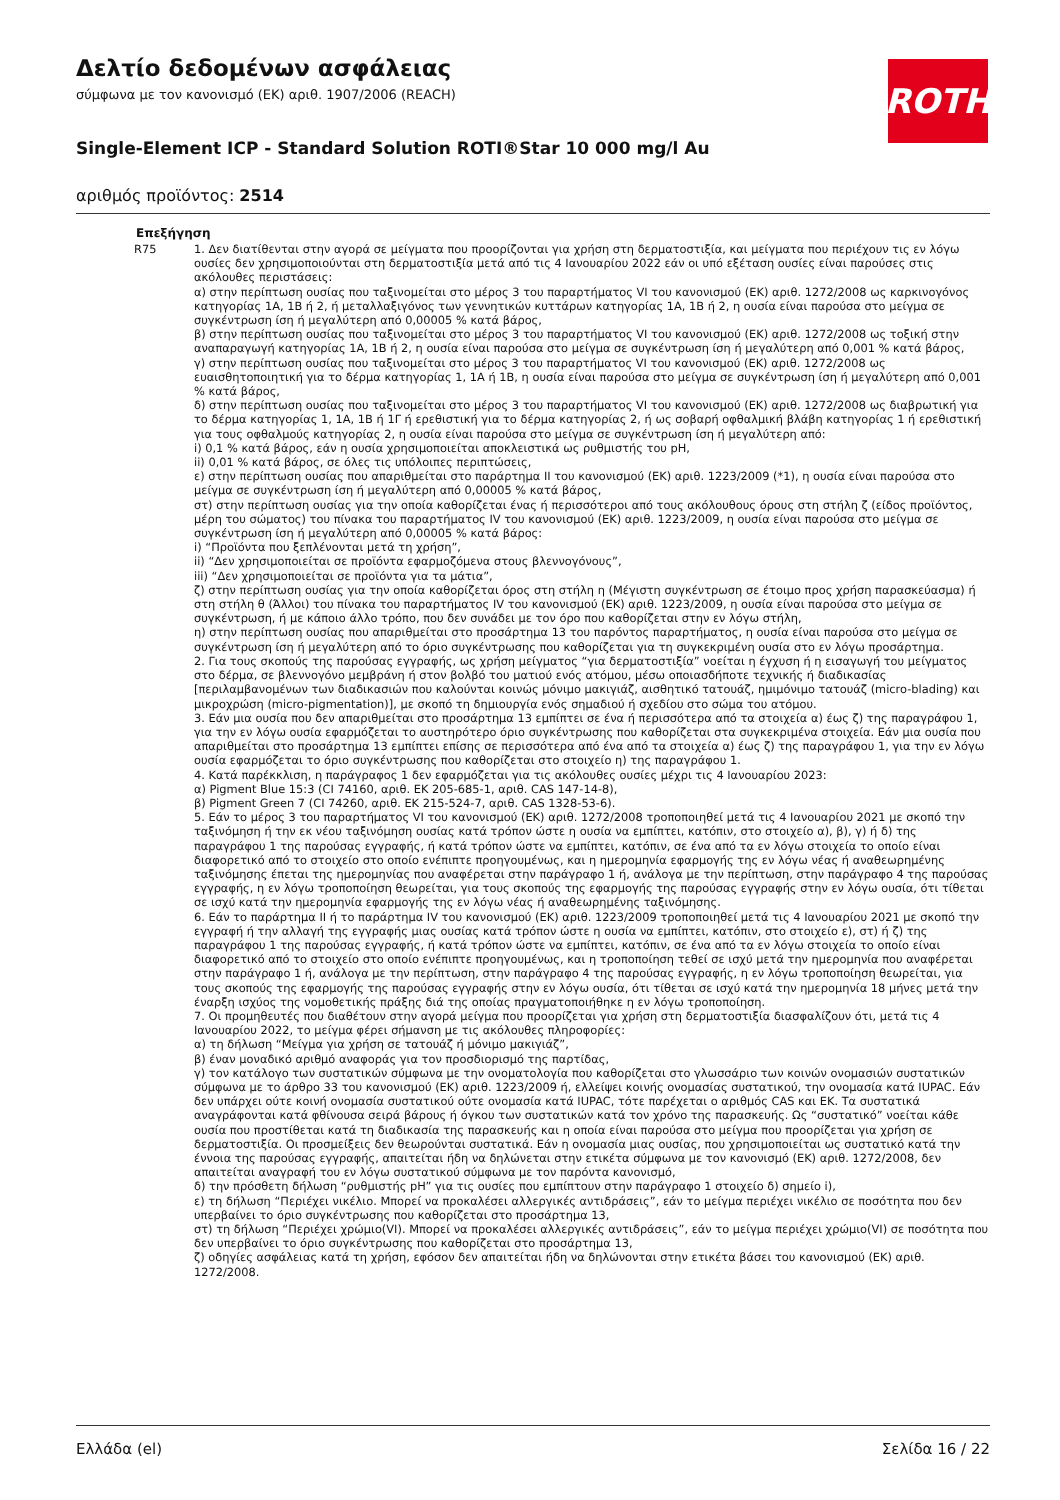ROTH
Δελτίο δεδομένων ασφάλειας
σύμφωνα με τον κανονισμό (ΕΚ) αριθ. 1907/2006 (REACH)
Single-Element ICP - Standard Solution ROTI®Star 10 000 mg/l Au
αριθμός προϊόντος: 2514
Επεξήγηση
R75 1. Δεν διατίθενται στην αγορά σε μείγματα που προορίζονται για χρήση στη δερματοστιξία, και μείγματα που περιέχουν τις εν λόγω ουσίες δεν χρησιμοποιούνται στη δερματοστιξία μετά από τις 4 Ιανουαρίου 2022 εάν οι υπό εξέταση ουσίες είναι παρούσες στις ακόλουθες περιστάσεις:
α) στην περίπτωση ουσίας που ταξινομείται στο μέρος 3 του παραρτήματος VI του κανονισμού (ΕΚ) αριθ. 1272/2008 ως καρκινογόνος κατηγορίας 1A, 1B ή 2, ή μεταλλαξιγόνος των γεννητικών κυττάρων κατηγορίας 1A, 1B ή 2, η ουσία είναι παρούσα στο μείγμα σε συγκέντρωση ίση ή μεγαλύτερη από 0,00005 % κατά βάρος,
β) στην περίπτωση ουσίας που ταξινομείται στο μέρος 3 του παραρτήματος VI του κανονισμού (ΕΚ) αριθ. 1272/2008 ως τοξική στην αναπαραγωγή κατηγορίας 1A, 1B ή 2, η ουσία είναι παρούσα στο μείγμα σε συγκέντρωση ίση ή μεγαλύτερη από 0,001 % κατά βάρος,
γ) στην περίπτωση ουσίας που ταξινομείται στο μέρος 3 του παραρτήματος VI του κανονισμού (ΕΚ) αριθ. 1272/2008 ως ευαισθητοποιητική για το δέρμα κατηγορίας 1, 1A ή 1B, η ουσία είναι παρούσα στο μείγμα σε συγκέντρωση ίση ή μεγαλύτερη από 0,001 % κατά βάρος,
δ) στην περίπτωση ουσίας που ταξινομείται στο μέρος 3 του παραρτήματος VI του κανονισμού (ΕΚ) αριθ. 1272/2008 ως διαβρωτική για το δέρμα κατηγορίας 1, 1A, 1B ή 1Γ ή ερεθιστική για το δέρμα κατηγορίας 2, ή ως σοβαρή οφθαλμική βλάβη κατηγορίας 1 ή ερεθιστική για τους οφθαλμούς κατηγορίας 2, η ουσία είναι παρούσα στο μείγμα σε συγκέντρωση ίση ή μεγαλύτερη από:
i) 0,1 % κατά βάρος, εάν η ουσία χρησιμοποιείται αποκλειστικά ως ρυθμιστής του pH,
ii) 0,01 % κατά βάρος, σε όλες τις υπόλοιπες περιπτώσεις,
ε) στην περίπτωση ουσίας που απαριθμείται στο παράρτημα II του κανονισμού (ΕΚ) αριθ. 1223/2009 (*1), η ουσία είναι παρούσα στο μείγμα σε συγκέντρωση ίση ή μεγαλύτερη από 0,00005 % κατά βάρος,
στ) στην περίπτωση ουσίας για την οποία καθορίζεται ένας ή περισσότεροι από τους ακόλουθους όρους στη στήλη ζ (είδος προϊόντος, μέρη του σώματος) του πίνακα του παραρτήματος IV του κανονισμού (ΕΚ) αριθ. 1223/2009, η ουσία είναι παρούσα στο μείγμα σε συγκέντρωση ίση ή μεγαλύτερη από 0,00005 % κατά βάρος:
i) “Προϊόντα που ξεπλένονται μετά τη χρήση”,
ii) “Δεν χρησιμοποιείται σε προϊόντα εφαρμοζόμενα στους βλεννογόνους”,
iii) “Δεν χρησιμοποιείται σε προϊόντα για τα μάτια”,
ζ) στην περίπτωση ουσίας για την οποία καθορίζεται όρος στη στήλη η (Μέγιστη συγκέντρωση σε έτοιμο προς χρήση παρασκεύασμα) ή στη στήλη θ (Άλλοι) του πίνακα του παραρτήματος IV του κανονισμού (ΕΚ) αριθ. 1223/2009, η ουσία είναι παρούσα στο μείγμα σε συγκέντρωση, ή με κάποιο άλλο τρόπο, που δεν συνάδει με τον όρο που καθορίζεται στην εν λόγω στήλη,
η) στην περίπτωση ουσίας που απαριθμείται στο προσάρτημα 13 του παρόντος παραρτήματος, η ουσία είναι παρούσα στο μείγμα σε συγκέντρωση ίση ή μεγαλύτερη από το όριο συγκέντρωσης που καθορίζεται για τη συγκεκριμένη ουσία στο εν λόγω προσάρτημα.
2. Για τους σκοπούς της παρούσας εγγραφής, ως χρήση μείγματος “για δερματοστιξία” νοείται η έγχυση ή η εισαγωγή του μείγματος στο δέρμα, σε βλεννογόνο μεμβράνη ή στον βολβό του ματιού ενός ατόμου, μέσω οποιασδήποτε τεχνικής ή διαδικασίας [περιλαμβανομένων των διαδικασιών που καλούνται κοινώς μόνιμο μακιγιάζ, αισθητικό τατουάζ, ημιμόνιμο τατουάζ (micro-blading) και μικροχρώση (micro-pigmentation)], με σκοπό τη δημιουργία ενός σημαδιού ή σχεδίου στο σώμα του ατόμου.
3. Εάν μια ουσία που δεν απαριθμείται στο προσάρτημα 13 εμπίπτει σε ένα ή περισσότερα από τα στοιχεία α) έως ζ) της παραγράφου 1, για την εν λόγω ουσία εφαρμόζεται το αυστηρότερο όριο συγκέντρωσης που καθορίζεται στα συγκεκριμένα στοιχεία. Εάν μια ουσία που απαριθμείται στο προσάρτημα 13 εμπίπτει επίσης σε περισσότερα από ένα από τα στοιχεία α) έως ζ) της παραγράφου 1, για την εν λόγω ουσία εφαρμόζεται το όριο συγκέντρωσης που καθορίζεται στο στοιχείο η) της παραγράφου 1.
4. Κατά παρέκκλιση, η παράγραφος 1 δεν εφαρμόζεται για τις ακόλουθες ουσίες μέχρι τις 4 Ιανουαρίου 2023:
α) Pigment Blue 15:3 (CI 74160, αριθ. ΕΚ 205-685-1, αριθ. CAS 147-14-8),
β) Pigment Green 7 (CI 74260, αριθ. ΕΚ 215-524-7, αριθ. CAS 1328-53-6).
5. Εάν το μέρος 3 του παραρτήματος VI του κανονισμού (ΕΚ) αριθ. 1272/2008 τροποποιηθεί μετά τις 4 Ιανουαρίου 2021 με σκοπό την ταξινόμηση ή την εκ νέου ταξινόμηση ουσίας κατά τρόπον ώστε η ουσία να εμπίπτει, κατόπιν, στο στοιχείο α), β), γ) ή δ) της παραγράφου 1 της παρούσας εγγραφής, ή κατά τρόπον ώστε να εμπίπτει, κατόπιν, σε ένα από τα εν λόγω στοιχεία το οποίο είναι διαφορετικό από το στοιχείο στο οποίο ενέπιπτε προηγουμένως, και η ημερομηνία εφαρμογής της εν λόγω νέας ή αναθεωρημένης ταξινόμησης έπεται της ημερομηνίας που αναφέρεται στην παράγραφο 1 ή, ανάλογα με την περίπτωση, στην παράγραφο 4 της παρούσας εγγραφής, η εν λόγω τροποποίηση θεωρείται, για τους σκοπούς της εφαρμογής της παρούσας εγγραφής στην εν λόγω ουσία, ότι τίθεται σε ισχύ κατά την ημερομηνία εφαρμογής της εν λόγω νέας ή αναθεωρημένης ταξινόμησης.
6. Εάν το παράρτημα II ή το παράρτημα IV του κανονισμού (ΕΚ) αριθ. 1223/2009 τροποποιηθεί μετά τις 4 Ιανουαρίου 2021 με σκοπό την εγγραφή ή την αλλαγή της εγγραφής μιας ουσίας κατά τρόπον ώστε η ουσία να εμπίπτει, κατόπιν, στο στοιχείο ε), στ) ή ζ) της παραγράφου 1 της παρούσας εγγραφής, ή κατά τρόπον ώστε να εμπίπτει, κατόπιν, σε ένα από τα εν λόγω στοιχεία το οποίο είναι διαφορετικό από το στοιχείο στο οποίο ενέπιπτε προηγουμένως, και η τροποποίηση τεθεί σε ισχύ μετά την ημερομηνία που αναφέρεται στην παράγραφο 1 ή, ανάλογα με την περίπτωση, στην παράγραφο 4 της παρούσας εγγραφής, η εν λόγω τροποποίηση θεωρείται, για τους σκοπούς της εφαρμογής της παρούσας εγγραφής στην εν λόγω ουσία, ότι τίθεται σε ισχύ κατά την ημερομηνία 18 μήνες μετά την έναρξη ισχύος της νομοθετικής πράξης διά της οποίας πραγματοποιήθηκε η εν λόγω τροποποίηση.
7. Οι προμηθευτές που διαθέτουν στην αγορά μείγμα που προορίζεται για χρήση στη δερματοστιξία διασφαλίζουν ότι, μετά τις 4 Ιανουαρίου 2022, το μείγμα φέρει σήμανση με τις ακόλουθες πληροφορίες:
α) τη δήλωση “Μείγμα για χρήση σε τατουάζ ή μόνιμο μακιγιάζ”,
β) έναν μοναδικό αριθμό αναφοράς για τον προσδιορισμό της παρτίδας,
γ) τον κατάλογο των συστατικών σύμφωνα με την ονοματολογία που καθορίζεται στο γλωσσάριο των κοινών ονομασιών συστατικών σύμφωνα με το άρθρο 33 του κανονισμού (ΕΚ) αριθ. 1223/2009 ή, ελλείψει κοινής ονομασίας συστατικού, την ονομασία κατά IUPAC. Εάν δεν υπάρχει ούτε κοινή ονομασία συστατικού ούτε ονομασία κατά IUPAC, τότε παρέχεται ο αριθμός CAS και ΕΚ. Τα συστατικά αναγράφονται κατά φθίνουσα σειρά βάρους ή όγκου των συστατικών κατά τον χρόνο της παρασκευής. Ως “συστατικό” νοείται κάθε ουσία που προστίθεται κατά τη διαδικασία της παρασκευής και η οποία είναι παρούσα στο μείγμα που προορίζεται για χρήση σε δερματοστιξία. Οι προσμείξεις δεν θεωρούνται συστατικά. Εάν η ονομασία μιας ουσίας, που χρησιμοποιείται ως συστατικό κατά την έννοια της παρούσας εγγραφής, απαιτείται ήδη να δηλώνεται στην ετικέτα σύμφωνα με τον κανονισμό (ΕΚ) αριθ. 1272/2008, δεν απαιτείται αναγραφή του εν λόγω συστατικού σύμφωνα με τον παρόντα κανονισμό,
δ) την πρόσθετη δήλωση “ρυθμιστής pH” για τις ουσίες που εμπίπτουν στην παράγραφο 1 στοιχείο δ) σημείο i),
ε) τη δήλωση “Περιέχει νικέλιο. Μπορεί να προκαλέσει αλλεργικές αντιδράσεις”, εάν το μείγμα περιέχει νικέλιο σε ποσότητα που δεν υπερβαίνει το όριο συγκέντρωσης που καθορίζεται στο προσάρτημα 13,
στ) τη δήλωση “Περιέχει χρώμιο(VI). Μπορεί να προκαλέσει αλλεργικές αντιδράσεις”, εάν το μείγμα περιέχει χρώμιο(VI) σε ποσότητα που δεν υπερβαίνει το όριο συγκέντρωσης που καθορίζεται στο προσάρτημα 13,
ζ) οδηγίες ασφάλειας κατά τη χρήση, εφόσον δεν απαιτείται ήδη να δηλώνονται στην ετικέτα βάσει του κανονισμού (ΕΚ) αριθ. 1272/2008.
Ελλάδα (el) Σελίδα 16 / 22